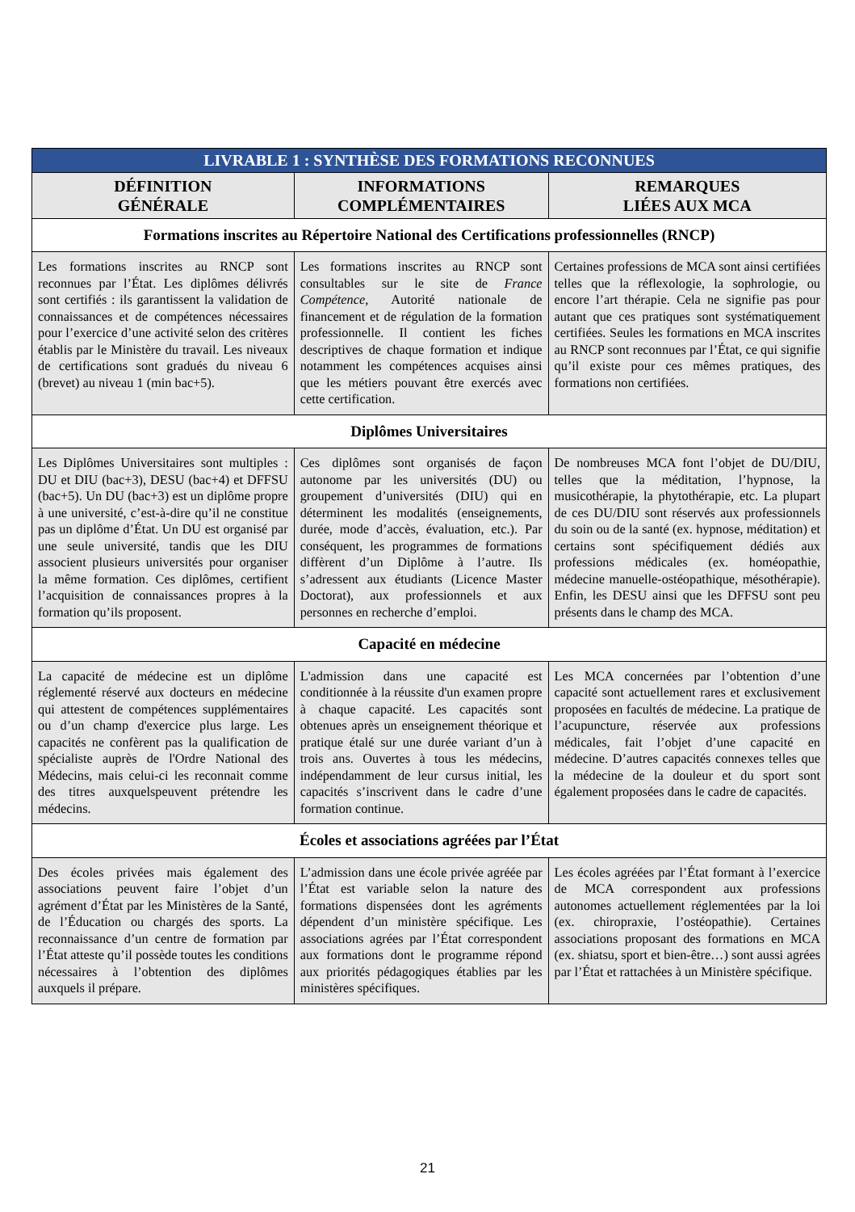| LIVRABLE 1 : SYNTHÈSE DES FORMATIONS RECONNUES | | |
| --- | --- | --- |
| DÉFINITION GÉNÉRALE | INFORMATIONS COMPLÉMENTAIRES | REMARQUES LIÉES AUX MCA |
| Formations inscrites au Répertoire National des Certifications professionnelles (RNCP) | | |
| Les formations inscrites au RNCP sont reconnues par l’État. Les diplômes délivrés sont certifiés : ils garantissent la validation de connaissances et de compétences nécessaires pour l’exercice d’une activité selon des critères établis par le Ministère du travail. Les niveaux de certifications sont gradués du niveau 6 (brevet) au niveau 1 (min bac+5). | Les formations inscrites au RNCP sont consultables sur le site de France Compétence , Autorité nationale de financement et de régulation de la formation professionnelle. Il contient les fiches descriptives de chaque formation et indique notamment les compétences acquises ainsi que les métiers pouvant être exercés avec cette certification. | Certaines professions de MCA sont ainsi certifiées telles que la réflexologie, la sophrologie, ou encore l’art thérapie. Cela ne signifie pas pour autant que ces pratiques sont systématiquement certifiées. Seules les formations en MCA inscrites au RNCP sont reconnues par l’État, ce qui signifie qu’il existe pour ces mêmes pratiques, des formations non certifiées. |
| Diplômes Universitaires | | |
| Les Diplômes Universitaires sont multiples : DU et DIU (bac+3), DESU (bac+4) et DFFSU (bac+5). Un DU (bac+3) est un diplôme propre à une université, c’est-à-dire qu’il ne constitue pas un diplôme d’État. Un DU est organisé par une seule université, tandis que les DIU associent plusieurs universités pour organiser la même formation. Ces diplômes, certifient l’acquisition de connaissances propres à la formation qu’ils proposent. | Ces diplômes sont organisés de façon autonome par les universités (DU) ou groupement d’universités (DIU) qui en déterminent les modalités (enseignements, durée, mode d’accès, évaluation, etc.). Par conséquent, les programmes de formations diffèrent d’un Diplôme à l’autre. Ils s’adressent aux étudiants (Licence Master Doctorat), aux professionnels et aux personnes en recherche d’emploi. | De nombreuses MCA font l’objet de DU/DIU, telles que la méditation, l’hypnose, la musicothérapie, la phytothérapie, etc. La plupart de ces DU/DIU sont réservés aux professionnels du soin ou de la santé (ex. hypnose, méditation) et certains sont spécifiquement dédiés aux professions médicales (ex. homéopathie, médecine manuelle-ostéopathique, mésothérapie). Enfin, les DESU ainsi que les DFFSU sont peu présents dans le champ des MCA. |
| Capacité en médecine | | |
| La capacité de médecine est un diplôme réglementé réservé aux docteurs en médecine qui attestent de compétences supplémentaires ou d’un champ d'exercice plus large. Les capacités ne confèrent pas la qualification de spécialiste auprès de l'Ordre National des Médecins, mais celui-ci les reconnait comme des titres auxquelspeuvent prétendre les médecins. | L'admission dans une capacité est conditionnée à la réussite d'un examen propre à chaque capacité. Les capacités sont obtenues après un enseignement théorique et pratique étalé sur une durée variant d’un à trois ans. Ouvertes à tous les médecins, indépendamment de leur cursus initial, les capacités s’inscrivent dans le cadre d’une formation continue. | Les MCA concernées par l’obtention d’une capacité sont actuellement rares et exclusivement proposées en facultés de médecine. La pratique de l’acupuncture, réservée aux professions médicales, fait l’objet d’une capacité en médecine. D’autres capacités connexes telles que la médecine de la douleur et du sport sont également proposées dans le cadre de capacités. |
| Écoles et associations agréées par l’État | | |
| Des écoles privées mais également des associations peuvent faire l’objet d’un agrément d’État par les Ministères de la Santé, de l’Éducation ou chargés des sports. La reconnaissance d’un centre de formation par l’État atteste qu’il possède toutes les conditions nécessaires à l’obtention des diplômes auxquels il prépare. | L’admission dans une école privée agréée par l’État est variable selon la nature des formations dispensées dont les agréments dépendent d’un ministère spécifique. Les associations agrées par l’État correspondent aux formations dont le programme répond aux priorités pédagogiques établies par les ministères spécifiques. | Les écoles agréées par l’État formant à l’exercice de MCA correspondent aux professions autonomes actuellement réglementées par la loi (ex. chiropraxie, l’ostéopathie). Certaines associations proposant des formations en MCA (ex. shiatsu, sport et bien-être…) sont aussi agrées par l’État et rattachées à un Ministère spécifique. |
21